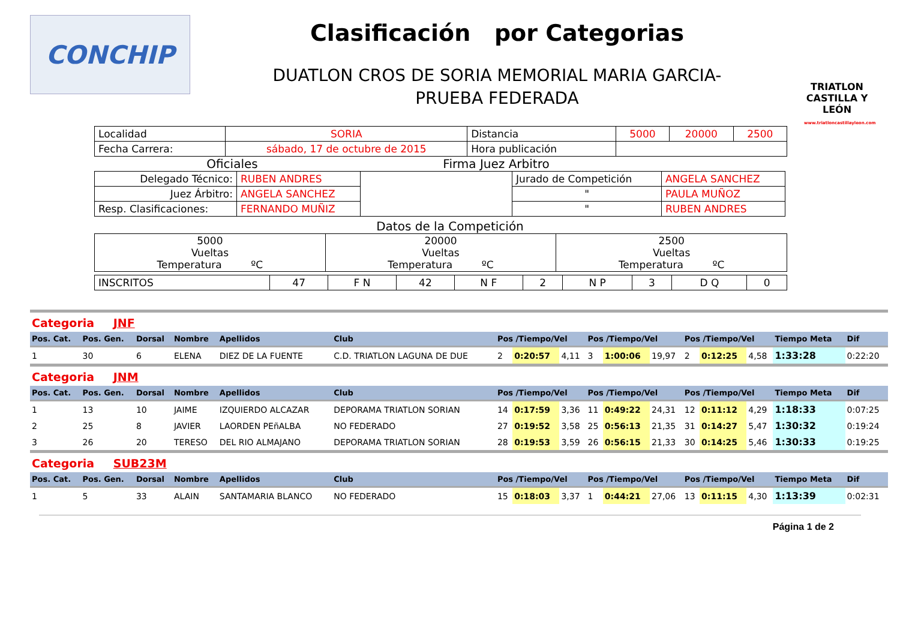CONCHIP
Clasificación por Categorias
DUATLON CROS DE SORIA MEMORIAL MARIA GARCIA-
PRUEBA FEDERADA
TRIATLON CASTILLA Y LEÓN
www.triatloncastillayleon.com
| Localidad | SORIA | Distancia | 5000 | 20000 | 2500 |
| Fecha Carrera: | sábado, 17 de octubre de 2015 | Hora publicación | | | |
Oficiales Firma Juez Arbitro
| Delegado Técnico: | RUBEN ANDRES | | Jurado de Competición | ANGELA SANCHEZ |
| Juez Árbitro: | ANGELA SANCHEZ | | " | PAULA MUÑOZ |
| Resp. Clasificaciones: | FERNANDO MUÑIZ | | " | RUBEN ANDRES |
Datos de la Competición
| 5000 Vueltas Temperatura ºC | 20000 Vueltas Temperatura ºC | 2500 Vueltas Temperatura ºC |
| INSCRITOS | 47 | F N | 42 | N F | 2 | N P | 3 | D Q | 0 |
| Categoria JNF | | | | | | | | | | | | | | | | |
| Pos. Cat. | Pos. Gen. | Dorsal | Nombre | Apellidos | Club | Pos /Tiempo/Vel | | | Pos /Tiempo/Vel | | | Pos /Tiempo/Vel | | | Tiempo Meta | Dif |
| 1 | 30 | 6 | ELENA | DIEZ DE LA FUENTE | C.D. TRIATLON LAGUNA DE DUE | 2 | 0:20:57 | 4,11 | 3 | 1:00:06 | 19,97 | 2 | 0:12:25 | 4,58 | 1:33:28 | 0:22:20 |
| Categoria JNM | | | | | | | | | | | | | | | | |
| Pos. Cat. | Pos. Gen. | Dorsal | Nombre | Apellidos | Club | Pos /Tiempo/Vel | | | Pos /Tiempo/Vel | | | Pos /Tiempo/Vel | | | Tiempo Meta | Dif |
| 1 | 13 | 10 | JAIME | IZQUIERDO ALCAZAR | DEPORAMA TRIATLON SORIAN | 14 | 0:17:59 | 3,36 | 11 | 0:49:22 | 24,31 | 12 | 0:11:12 | 4,29 | 1:18:33 | 0:07:25 |
| 2 | 25 | 8 | JAVIER | LAORDEN PEñALBA | NO FEDERADO | 27 | 0:19:52 | 3,58 | 25 | 0:56:13 | 21,35 | 31 | 0:14:27 | 5,47 | 1:30:32 | 0:19:24 |
| 3 | 26 | 20 | TERESO | DEL RIO ALMAJANO | DEPORAMA TRIATLON SORIAN | 28 | 0:19:53 | 3,59 | 26 | 0:56:15 | 21,33 | 30 | 0:14:25 | 5,46 | 1:30:33 | 0:19:25 |
| Categoria SUB23M | | | | | | | | | | | | | | | | |
| Pos. Cat. | Pos. Gen. | Dorsal | Nombre | Apellidos | Club | Pos /Tiempo/Vel | | | Pos /Tiempo/Vel | | | Pos /Tiempo/Vel | | | Tiempo Meta | Dif |
| 1 | 5 | 33 | ALAIN | SANTAMARIA BLANCO | NO FEDERADO | 15 | 0:18:03 | 3,37 | 1 | 0:44:21 | 27,06 | 13 | 0:11:15 | 4,30 | 1:13:39 | 0:02:31 |
Página 1 de 2